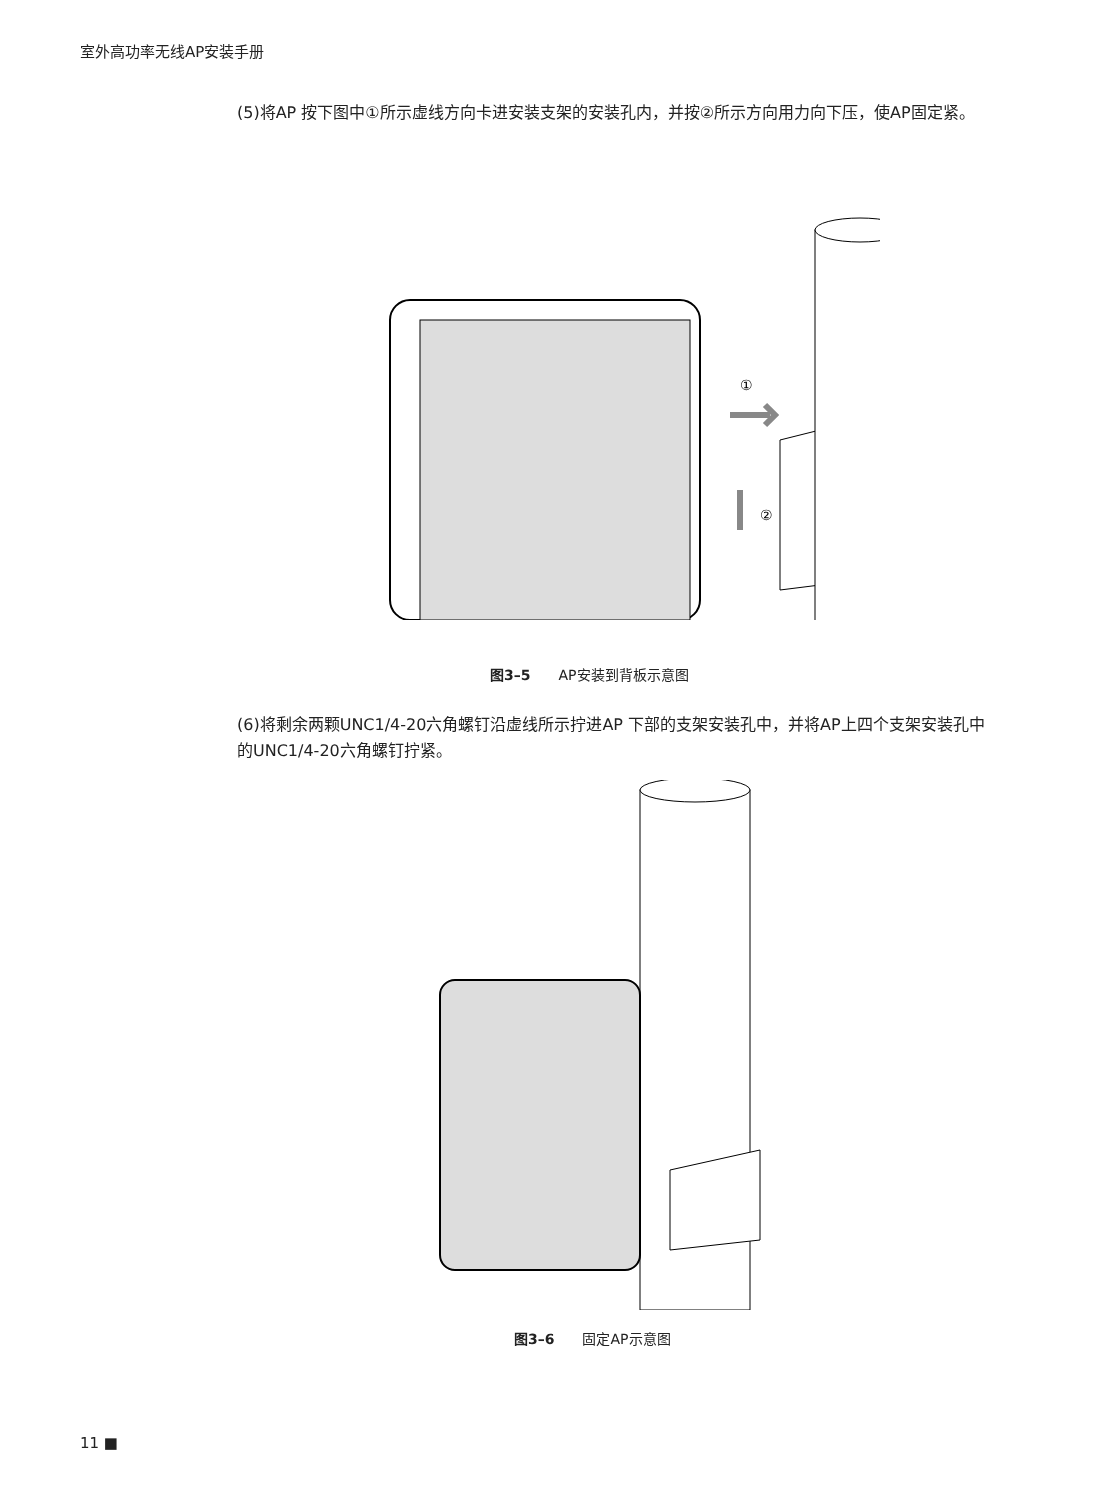室外高功率无线AP安装手册
(5)将AP 按下图中①所示虚线方向卡进安装支架的安装孔内，并按②所示方向用力向下压，使AP固定紧。
①
②
图3–5　　AP安装到背板示意图
(6)将剩余两颗UNC1/4-20六角螺钉沿虚线所示拧进AP 下部的支架安装孔中，并将AP上四个支架安装孔中的UNC1/4-20六角螺钉拧紧。
图3–6　　固定AP示意图
11 ■